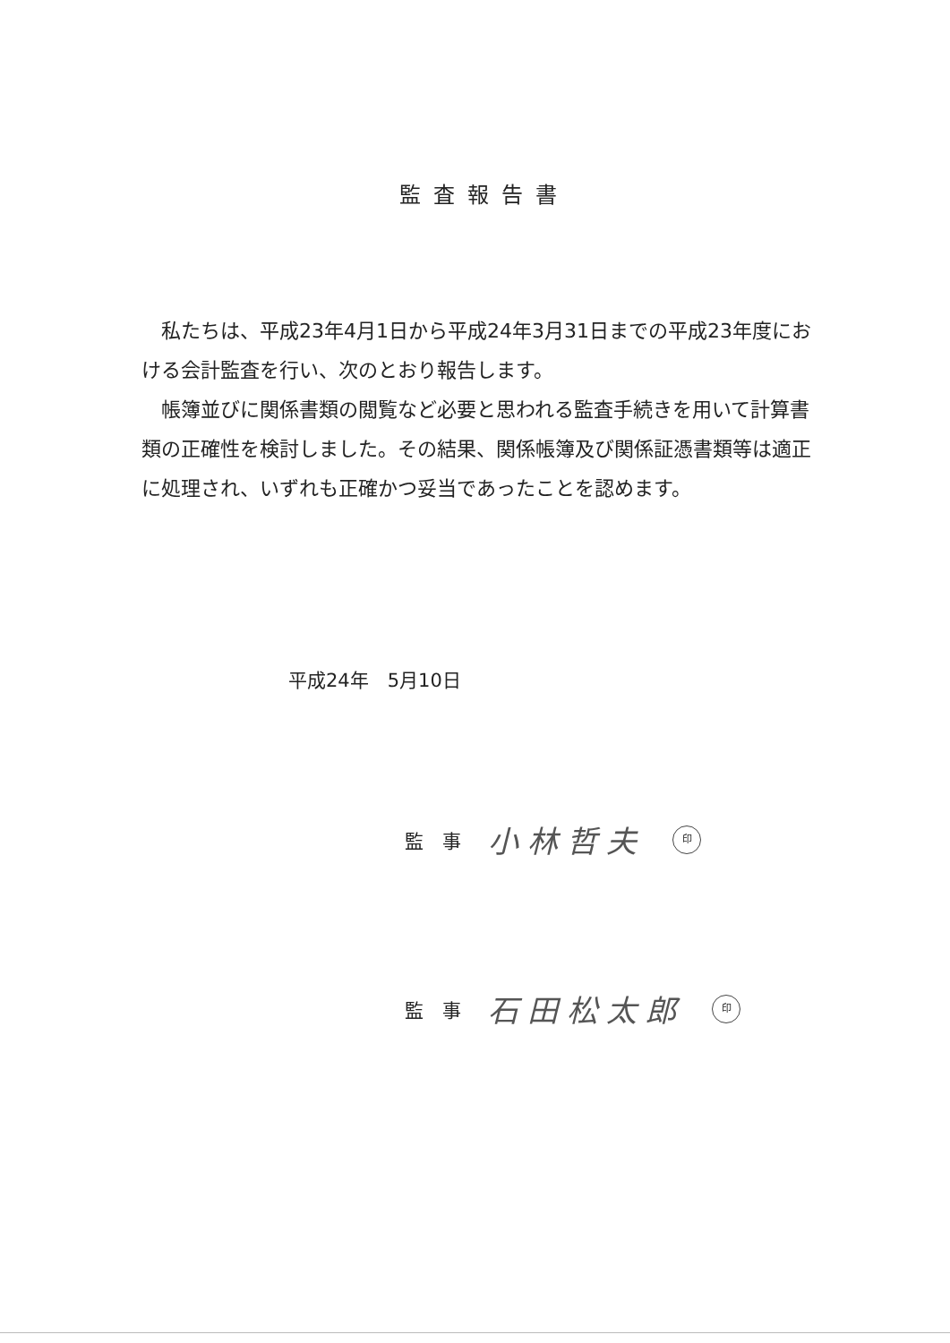監査報告書
私たちは、平成23年4月1日から平成24年3月31日までの平成23年度における会計監査を行い、次のとおり報告します。
帳簿並びに関係書類の閲覧など必要と思われる監査手続きを用いて計算書類の正確性を検討しました。その結果、関係帳簿及び関係証憑書類等は適正に処理され、いずれも正確かつ妥当であったことを認めます。
平成24年　5月10日
監　事 小林哲夫 印
監　事 石田松太郎 印